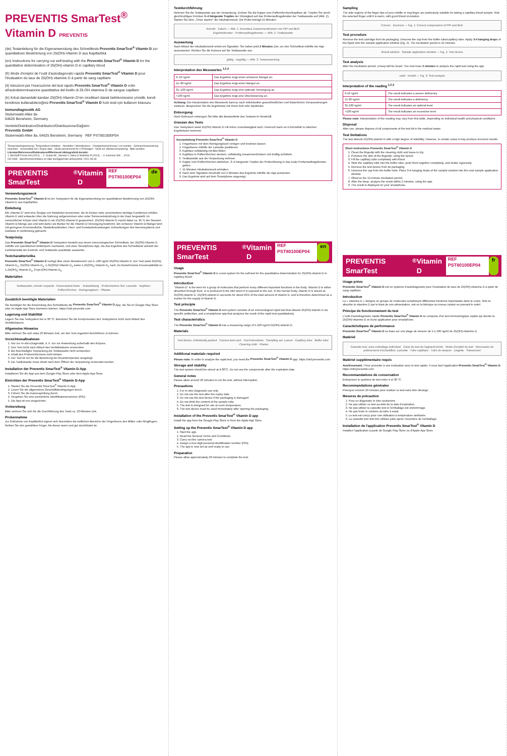PREVENTIS SmarTest<sup>®</sup> Vitamin D PREVENTIS
(de) Testanleitung für die Eigenanwendung des Schnelltests Preventis SmarTest<sup>®</sup> Vitamin D zur quantitativen Bestimmung von 25(OH)-Vitamin D aus Kapillarblut
(en) Instructions for carrying out self-testing with the Preventis SmarTest<sup>®</sup> Vitamin D for the quantitative determination of 25(OH)-vitamin D in capillary blood
(fr) Mode d'emploi de l'outil d'autodiagnostic rapide Preventis SmarTest<sup>®</sup> Vitamin D pour l'évaluation du taux de 25(OH)-vitamine D à partir de sang capillaire
(it) Istruzioni per l'esecuzione del test rapido Preventis SmarTest<sup>®</sup> Vitamin D volto all'autodeterminazione quantitativa del livello di 25-OH vitamina D da sangue capillare
(tr) Kılcal damardaki kandan 25(OH)-Vitamin D'nin niceliksel olarak belirlenmesine yönelik, kendi kendinize kullanabileceğiniz Preventis SmarTest<sup>®</sup> Vitamin D hızlı testi için kullanım kılavuzu
Immundiagnostik AG
Stubenwald-Allee 8a
64625 Bensheim, Germany
Vertrieb/Distribution/Distribution/Distribuzione/Dağıtım:
Preventis GmbH
Stubenwald-Allee 8a, 64625 Bensheim, Germany REF PST80100EP04
Temperaturbegrenzung / Temperature limitation · Hersteller / Manufacturer · Chargenbezeichnung / Lot number · Gebrauchsanweisung beachten · Verwendbar bis / Expiry date · Inhalt ausreichend für n Prüfungen · Nicht zur Wiederverwendung · Bitte wenden
Literatur/References/Publications/Riferimenti bibliografici/Literatür:
1. Bischoff-Ferrari HA (2014) ... 2. Gupta AK, Jamwal V, Sakul & Malhotra P (2014) ... 3. Karlsson SM ... 2018.
CE 0483 Stand/Version/Notice en date du/Aggiornato al/Geçerlilik: 2021-08-30
PREVENTIS SmarTest<sup>®</sup> Vitamin D REF PST80100EP04 de
Verwendungszweck
Preventis SmarTest<sup>®</sup> Vitamin D ist ein Testsystem für die Eigenanwendung zur quantitativen Bestimmung von 25(OH)-Vitamin D aus Kapillarblut.
Einleitung
Mit „Vitamin D“ wird eine Gruppe von Molekülen bezeichnet, die im Körper viele verschiedene wichtige Funktionen erfüllen. Vitamin D wird entweder über die Nahrung aufgenommen oder unter Sonneneinstrahlung in der Haut hergestellt. Im menschlichen Körper wird Vitamin D als 25(OH)-Vitamin D gespeichert. 25(OH)-Vitamin D macht dabei ca. 95 % der Gesamt-Vitamin-D-Menge aus und wird daher als Marker für die Vitamin-D-Versorgung bestimmt. Ein schwerer Vitamin-D-Mangel wird mit geringerer Knochendichte, Muskelkrankheiten, Herz- und Kreislauferkrankungen, Erkrankungen des Nervensystems und Diabetes in Verbindung gebracht.
Testprinzip
Das Preventis SmarTest<sup>®</sup> Vitamin D-Testsystem besteht aus einem immunologischen Schnelltest, der 25(OH)-Vitamin D mithilfe von spezifischen Antikörpern nachweist, und einer Smartphone-App, die das Ergebnis des Schnelltests anhand der Farbintensität der Kontroll- und Testbande quantitativ auswertet.
Testcharakteristika
Preventis SmarTest<sup>®</sup> Vitamin D verfügt über einen Messbereich von 5–100 ng/ml 25(OH)-Vitamin D. Der Test weist 25(OH)-Vitamin D<sub>2</sub>, 25(OH)-Vitamin D<sub>3</sub>, 1,25(OH)2-Vitamin D<sub>3</sub> sowie 1,25(OH)<sub>2</sub>-Vitamin D<sub>2</sub> nach. Es besteht keine Kreuzreaktivität zu 1,24(OH)<sub>2</sub>-Vitamin D<sub>3</sub>, 3-epi-(OH)-Vitamin D<sub>3</sub>.
Materialien
Testkassette, einzeln verpackt · Kamerastest-Karte · Testanleitung · Probennahme-Set: Lanzette · Kapillare · Pufferröhrchen · Reinigungstuch · Pflaster
Zusätzlich benötigte Materialien
Sie benötigen für die Anwendung des Schnelltests die Preventis SmarTest<sup>®</sup> Vitamin D-App, die Sie im Google Play Store oder im Apple App Store beziehen können. https://vitd.preventis.com
Lagerung und Stabilität
Lagern Sie das Testsystem bei 4–30 °C. Benutzen Sie die Komponenten des Testsystems nicht nach Ablauf des Verfallsdatums.
Allgemeine Hinweise
Bitte nehmen Sie sich etwa 20 Minuten Zeit, um den Test ungestört durchführen zu können.
Vorsichtsmaßnahmen
1. Nur zur In-vitro-Diagnostik, d. h. nur zur Anwendung außerhalb des Körpers.
2. Den Test nicht nach Ablauf des Verfallsdatums verwenden.
3. Bei beschädigter Verpackung die Testkassette nicht verwenden.
4. Inhalt des Probenröhrchens nicht trinken.
5. Der Test ist nur für die Benutzung bei Raumtemperatur ausgelegt.
6. Die Testkassette muss direkt nach dem Öffnen der Verpackung verwendet werden.
Installation der Preventis SmarTest<sup>®</sup> Vitamin D-App
Installieren Sie die App aus dem Google Play Store oder dem Apple App Store.
Einrichten der Preventis SmarTest<sup>®</sup> Vitamin D-App
1. Starten Sie die Preventis SmarTest<sup>®</sup> Vitamin D-App.
2. Lesen Sie die allgemeinen Geschäftsbedingungen durch.
3. Führen Sie die Kameraprüfung durch.
4. Vergeben Sie eine persönliche Identifikationsnummer (PIN).
5. Die App ist nun eingerichtet.
Vorbereitung
Bitte nehmen Sie sich für die Durchführung des Tests ca. 20 Minuten Zeit.
Probennahme
Zur Entnahme von Kapillarblut eignen sich besonders die seitlichen Bereiche der Fingerbeere des Mittel- oder Ringfingers. Reiben Sie den gewählten Finger, bis dieser warm und gut durchblutet ist.
Testdurchführung
Nehmen Sie die Testkassette aus der Verpackung. Drehen Sie die Kappe vom Pufferröhrchen/Kapillare ab. Tropfen Sie durch gleichmäßiges Drücken 3–4 hängende Tropfen der Flüssigkeit auf das Probenauftragsfenster der Testkassette auf (Abb. 2). Starten Sie über „Timer starten“ die Inkubationszeit. Die Probe beträgt 15 Minuten.
Korrekt · Falsch — Abb. 1: Korrektes Zusammendrücken von PIP und BUF
Ergebnisfenster · Probenauftragsfenster — Abb. 2: Testkassette
Auswertung
Nach Ablauf der Inkubationszeit ertönt ein Signalton. Sie haben jetzt 2 Minuten Zeit, um den Schnelltest mithilfe der App auszuwerten. Richten Sie die Kamera auf die Testkassette aus.
gültig · ungültig — Abb. 3: Testauswertung
Interpretation des Messwertes <sup>1,2,3</sup>
| 0–10 ng/ml | Das Ergebnis zeigt einen schweren Mangel an. |
| 11–30 ng/ml | Das Ergebnis zeigt einen Mangel an. |
| 31–100 ng/ml | Das Ergebnis zeigt eine optimale Versorgung an. |
| >100 ng/ml | Das Ergebnis zeigt eine Überdosierung an. |
Achtung: Die Interpretation des Messwerts kann je nach individuellen gesundheitlichen und körperlichen Voraussetzungen variieren. Besprechen Sie die Ergebnisse mit Ihrem Arzt oder Apotheker.
Entsorgung
Nach Gebrauch entsorgen Sie bitte alle Bestandteile des Testsets im Restmüll.
Grenzen des Tests
Das Testsystem weist 25(OH)-Vitamin D mit hoher Zuverlässigkeit nach. Dennoch kann es in Einzelfall zu falschen Ergebnissen kommen.
Kurzanleitung Preventis SmarTest<sup>®</sup> Vitamin D
1. Fingerbeere mit dem Reinigungstuch reinigen und trocknen lassen.
2. Fingerbeere mithilfe der Lanzette punktieren.
3. Kapillare vollständig mit Blut füllen.
4. Kapillare in Pufferröhrchen stecken, vollständig zusammendrücken und kräftig schütteln.
5. Testkassette aus der Verpackung nehmen.
6. Kappe vom Pufferröhrchen abdrehen. 3–4 hängende Tropfen der Probenlösung in das ovale Probenauftragsfenster geben.
7. 15 Minuten Inkubationszeit einhalten.
8. Nach dem Signalton innerhalb von 2 Minuten das Ergebnis mithilfe der App auswerten.
9. Das Ergebnis wird auf dem Smartphone angezeigt.
PREVENTIS SmarTest<sup>®</sup> Vitamin D REF PST80100EP04 en
Usage
Preventis SmarTest<sup>®</sup> Vitamin D is a test system for the self-test for the quantitative determination for 25(OH)-vitamin D in capillary blood.
Introduction
"Vitamin D" is the term for a group of molecules that perform many different important functions in the body. Vitamin D is either absorbed through food, or is produced in the skin when it is exposed to the sun. In the human body, vitamin D is stored as 25(OH)-vitamin D. 25(OH)-vitamin D accounts for about 95% of the total amount of vitamin D, and is therefore determined as a marker for the supply of vitamin D.
Test principle
The Preventis SmarTest<sup>®</sup> Vitamin D test system consists of an immunological rapid test that detects 25(OH)-vitamin D via specific antibodies, and a smartphone app that analyzes the result of the rapid test quantitatively.
Test characteristics
The Preventis SmarTest<sup>®</sup> Vitamin D has a measuring range of 5-100 ng/ml 25(OH)-vitamin D.
Materials
Test device, individually packed · Camera test card · Test instructions · Sampling set: Lancet · Capillary tube · Buffer tube · Cleaning cloth · Plaster
Additional materials required
Please note: In order to analyze the rapid test, you need the Preventis SmarTest<sup>®</sup> Vitamin D app. https://vitd.preventis.com
Storage and stability
The test system should be stored at 4-30°C. Do not use the components after the expiration date.
General notes
Please allow around 20 minutes to run the test, without interruption.
Precautions
1. For in-vitro diagnostic use only.
2. Do not use the test after the expiry date.
3. Do not use the test device if the packaging is damaged.
4. Do not drink the content of the sample tube.
5. The test is designed for use at room temperature.
6. The test device must be used immediately after opening the packaging.
Installation of the Preventis SmarTest<sup>®</sup> Vitamin D app
Install the app from the Google Play Store or from the Apple App Store.
Setting up the Preventis SmarTest<sup>®</sup> Vitamin D app
1. Start the app.
2. Read the General Terms and Conditions.
3. Carry out the camera test.
4. Assign a four-digit personal identification number (PIN).
5. The app is now set up and ready to use.
Preparation
Please allow approximately 20 minutes to complete the test.
Sampling
The side regions of the finger tips of your middle or ring finger are particularly suitable for taking a capillary blood sample. Rub the selected finger until it is warm, with good blood circulation.
Correct · Incorrect — Fig. 1: Correct compression of PIP and BUF
Test procedure
Remove the test cartridge from its packaging. Unscrew the cap from the buffer tube/capillary tube. Apply 3-4 hanging drops of the liquid onto the sample application window (Fig. 2). The incubation period is 15 minutes.
Result window · Sample application window — Fig. 2: Test device
Test analysis
After the incubation period, a beep will be heard. You now have 2 minutes to analyze the rapid test using the app.
valid · invalid — Fig. 3: Test analysis
Interpretation of the reading <sup>1,2,3</sup>
| 0-10 ng/ml | The result indicates a severe deficiency. |
| 11-30 ng/ml | The result indicates a deficiency. |
| 31-100 ng/ml | The result indicates an optimal level. |
| >100 ng/ml | The result indicates an excessive level. |
Please note: Interpretation of the reading may vary from this table, depending on individual health and physical conditions.
Disposal
After use, please dispose of all components of the test kit in the residual waste.
Test limitations
The test detects 25(OH)-vitamin D with a high degree of reliability; however, in certain cases it may produce incorrect results.
Short instructions Preventis SmarTest<sup>®</sup> Vitamin D
1. Clean the fingertip with the cleaning cloth and leave to dry.
2. Puncture the skin of the fingertip, using the lancet.
3. Fill the capillary tube completely with blood.
4. Stick the capillary tube into the buffer tube, push them together completely, and shake vigorously.
5. Remove the test device from its packaging.
6. Unscrew the cap from the buffer tube. Place 3-4 hanging drops of the sample solution into the oval sample application window.
7. Observe the 15-minute incubation period.
8. After the beep, analyze the result within 2 minutes, using the app.
9. The result is displayed on your smartphone.
PREVENTIS SmarTest<sup>®</sup> Vitamin D REF PST80100EP04 fr
Usage prévu
Preventis SmarTest<sup>®</sup> Vitamin D est un système d'autodiagnostic pour l'évaluation du taux de 25(OH)-vitamine D à partir de sang capillaire.
Introduction
La « vitamine D » désigne un groupe de molécules remplissant différentes fonctions importantes dans le corps. Soit on absorbe la vitamine D par le biais de son alimentation, soit on la fabrique au niveau cutané en prenant le soleil.
Principe de fonctionnement du test
L'outil d'autodiagnostic rapide Preventis SmarTest<sup>®</sup> Vitamin D se compose d'un test immunologique rapide qui décèle la 25(OH)-vitamine D et d'une application pour smartphone.
Caractéristiques de performance
Preventis SmarTest<sup>®</sup> Vitamin D se base sur une plage de mesure de 5 à 100 ng/ml de 25(OH)-vitamine D.
Matériel
Cassette test, sous emballage individuel · Carte de test de l'appareil photo · Mode d'emploi du test · Nécessaire de prélèvement d'échantillon: Lancette · Tube capillaire · Tube de tampon · Lingette · Pansement
Matériel supplémentaire requis
Avertissement : Pour procéder à une évaluation avec le test rapide, il vous faut l'application Preventis SmarTest<sup>®</sup> Vitamin D. https://vitd.preventis.com
Recommandations de conservation
Entreposez le système de test entre 4 et 30 °C.
Recommandations générales
Prévoyez environ 20 minutes pour réaliser ce test sans être dérangé.
Mesures de précaution
1. Pour un diagnostic in vitro seulement.
2. Ne pas utiliser ce test au-delà de la date d'expiration.
3. Ne pas utiliser la cassette test si l'emballage est endommagé.
4. Ne pas boire le contenu du tube à essai.
5. Le test est conçu pour une utilisation à température ambiante.
6. La cassette test doit être utilisée juste après l'ouverture de l'emballage.
Installation de l'application Preventis SmarTest<sup>®</sup> Vitamin D
Installez l'application à partir de Google Play Store ou d'Apple App Store.